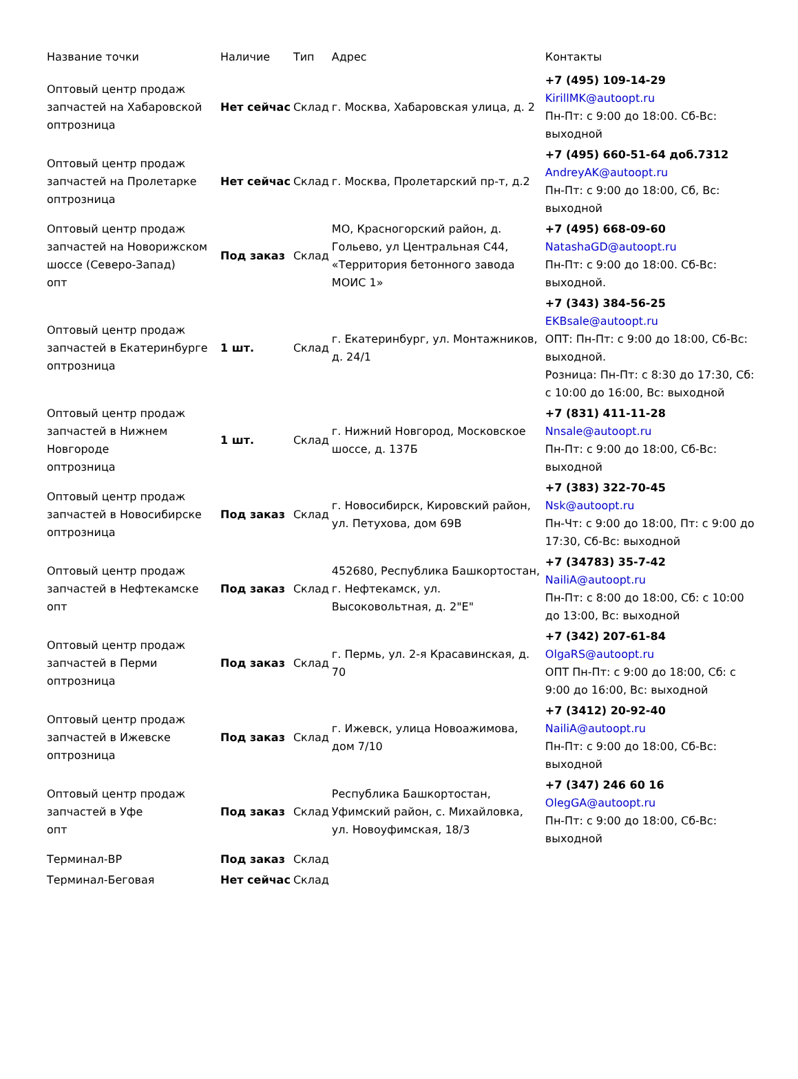| Название точки | Наличие | Тип | Адрес | Контакты |
| --- | --- | --- | --- | --- |
| Оптовый центр продаж запчастей на Хабаровской оптрозница | Нет сейчас | Склад | г. Москва, Хабаровская улица, д. 2 | +7 (495) 109-14-29 KirillMK@autoopt.ru Пн-Пт: с 9:00 до 18:00. Сб-Вс: выходной |
| Оптовый центр продаж запчастей на Пролетарке оптрозница | Нет сейчас | Склад | г. Москва, Пролетарский пр-т, д.2 | +7 (495) 660-51-64 доб.7312 AndreyAK@autoopt.ru Пн-Пт: с 9:00 до 18:00, Сб, Вс: выходной |
| Оптовый центр продаж запчастей на Новорижском шоссе (Северо-Запад) опт | Под заказ | Склад | МО, Красногорский район, д. Гольево, ул Центральная С44, «Территория бетонного завода МОИС 1» | +7 (495) 668-09-60 NatashaGD@autoopt.ru Пн-Пт: с 9:00 до 18:00. Сб-Вс: выходной. |
| Оптовый центр продаж запчастей в Екатеринбурге оптрозница | 1 шт. | Склад | г. Екатеринбург, ул. Монтажников, д. 24/1 | +7 (343) 384-56-25 EKBsale@autoopt.ru ОПТ: Пн-Пт: с 9:00 до 18:00, Сб-Вс: выходной. Розница: Пн-Пт: с 8:30 до 17:30, Сб: с 10:00 до 16:00, Вс: выходной |
| Оптовый центр продаж запчастей в Нижнем Новгороде оптрозница | 1 шт. | Склад | г. Нижний Новгород, Московское шоссе, д. 137Б | +7 (831) 411-11-28 Nnsale@autoopt.ru Пн-Пт: с 9:00 до 18:00, Сб-Вс: выходной |
| Оптовый центр продаж запчастей в Новосибирске оптрозница | Под заказ | Склад | г. Новосибирск, Кировский район, ул. Петухова, дом 69В | +7 (383) 322-70-45 Nsk@autoopt.ru Пн-Чт: с 9:00 до 18:00, Пт: с 9:00 до 17:30, Сб-Вс: выходной |
| Оптовый центр продаж запчастей в Нефтекамске опт | Под заказ | Склад | 452680, Республика Башкортостан, г. Нефтекамск, ул. Высоковольтная, д. 2"Е" | +7 (34783) 35-7-42 NailiA@autoopt.ru Пн-Пт: с 8:00 до 18:00, Сб: с 10:00 до 13:00, Вс: выходной |
| Оптовый центр продаж запчастей в Перми оптрозница | Под заказ | Склад | г. Пермь, ул. 2-я Красавинская, д. 70 | +7 (342) 207-61-84 OlgaRS@autoopt.ru ОПТ Пн-Пт: с 9:00 до 18:00, Сб: с 9:00 до 16:00, Вс: выходной |
| Оптовый центр продаж запчастей в Ижевске оптрозница | Под заказ | Склад | г. Ижевск, улица Новоажимова, дом 7/10 | +7 (3412) 20-92-40 NailiA@autoopt.ru Пн-Пт: с 9:00 до 18:00, Сб-Вс: выходной |
| Оптовый центр продаж запчастей в Уфе опт | Под заказ | Склад | Республика Башкортостан, Уфимский район, с. Михайловка, ул. Новоуфимская, 18/3 | +7 (347) 246 60 16 OlegGA@autoopt.ru Пн-Пт: с 9:00 до 18:00, Сб-Вс: выходной |
| Терминал-ВР | Под заказ | Склад | | |
| Терминал-Беговая | Нет сейчас | Склад | | |